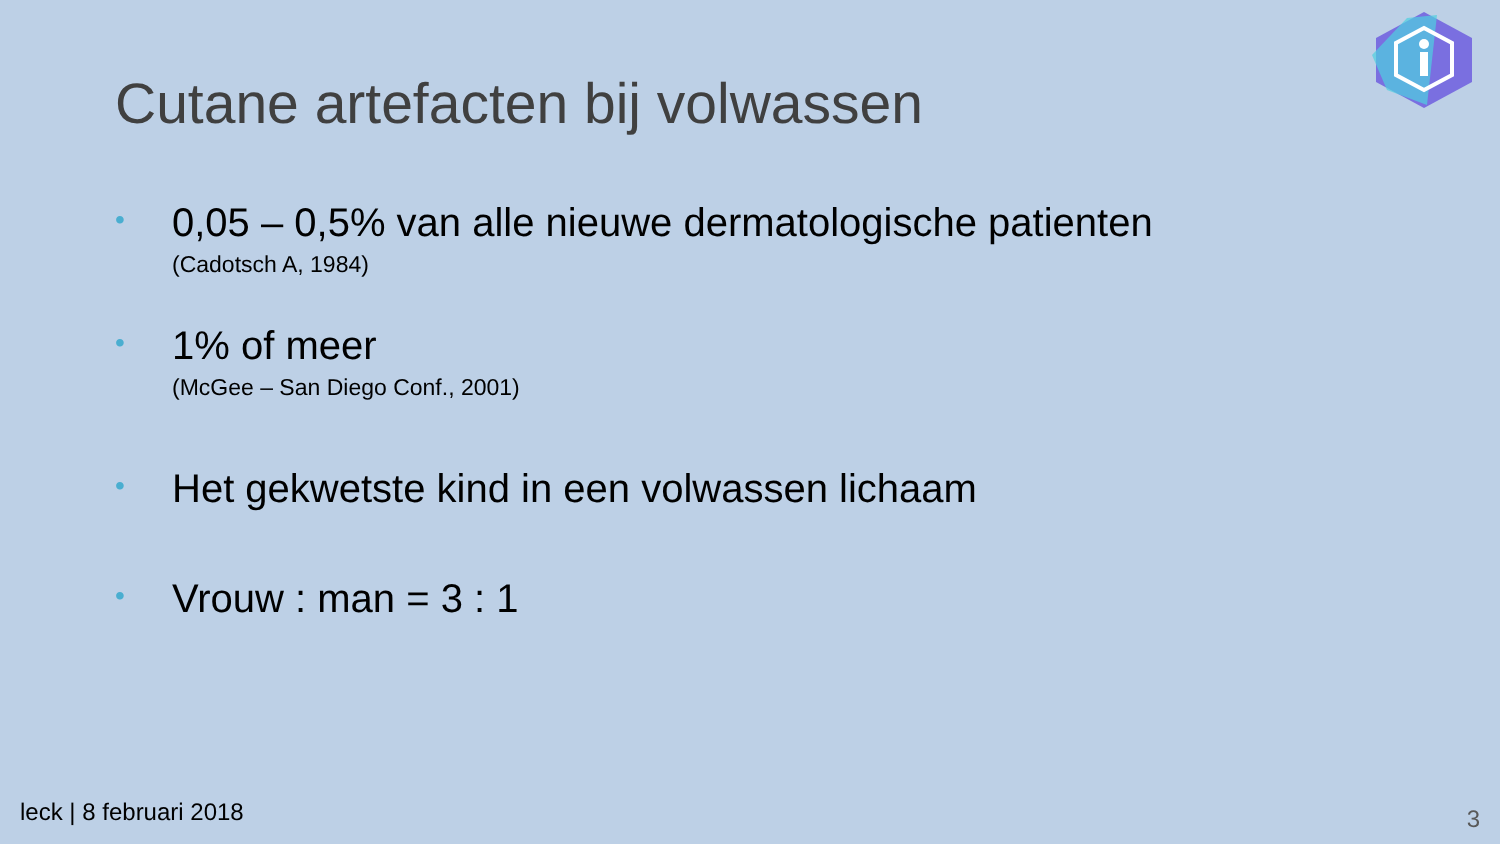Cutane artefacten bij volwassen
• 0,05 – 0,5% van alle nieuwe dermatologische patienten
(Cadotsch A, 1984)
• 1% of meer
(McGee – San Diego Conf., 2001)
• Het gekwetste kind in een volwassen lichaam
• Vrouw : man = 3 : 1
leck | 8 februari 2018 3